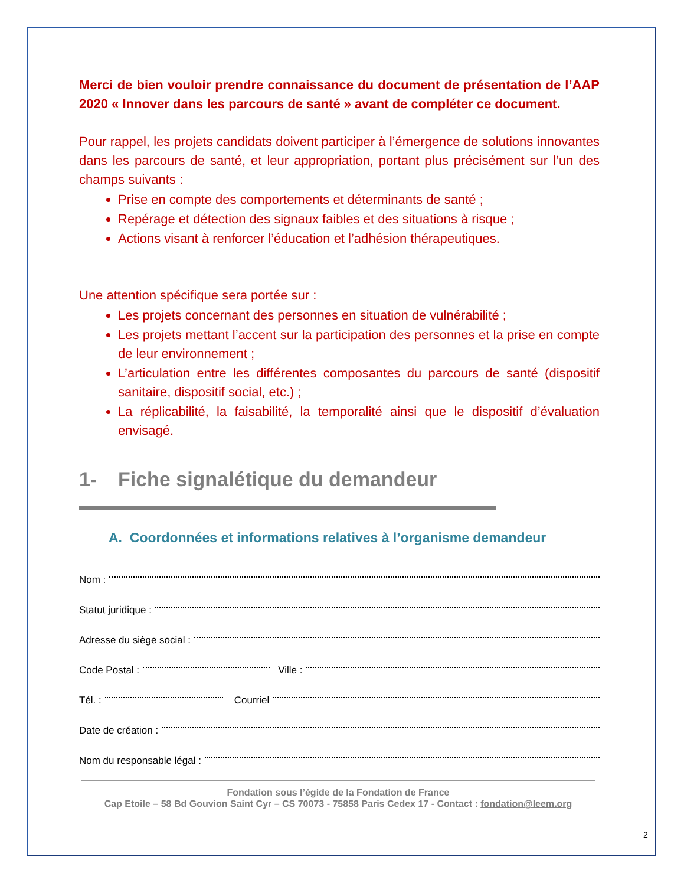Merci de bien vouloir prendre connaissance du document de présentation de l’AAP 2020 « Innover dans les parcours de santé » avant de compléter ce document.
Pour rappel, les projets candidats doivent participer à l’émergence de solutions innovantes dans les parcours de santé, et leur appropriation, portant plus précisément sur l’un des champs suivants :
Prise en compte des comportements et déterminants de santé ;
Repérage et détection des signaux faibles et des situations à risque ;
Actions visant à renforcer l’éducation et l’adhésion thérapeutiques.
Une attention spécifique sera portée sur :
Les projets concernant des personnes en situation de vulnérabilité ;
Les projets mettant l’accent sur la participation des personnes et la prise en compte de leur environnement ;
L’articulation entre les différentes composantes du parcours de santé (dispositif sanitaire, dispositif social, etc.) ;
La réplicabilité, la faisabilité, la temporalité ainsi que le dispositif d’évaluation envisagé.
1- Fiche signalétique du demandeur
A. Coordonnées et informations relatives à l’organisme demandeur
Nom :
Statut juridique :
Adresse du siège social :
Code Postal : Ville :
Tél. : Courriel
Date de création :
Nom du responsable légal :
Fondation sous l’égide de la Fondation de France
Cap Etoile – 58 Bd Gouvion Saint Cyr – CS 70073 - 75858 Paris Cedex 17 - Contact : fondation@leem.org
2